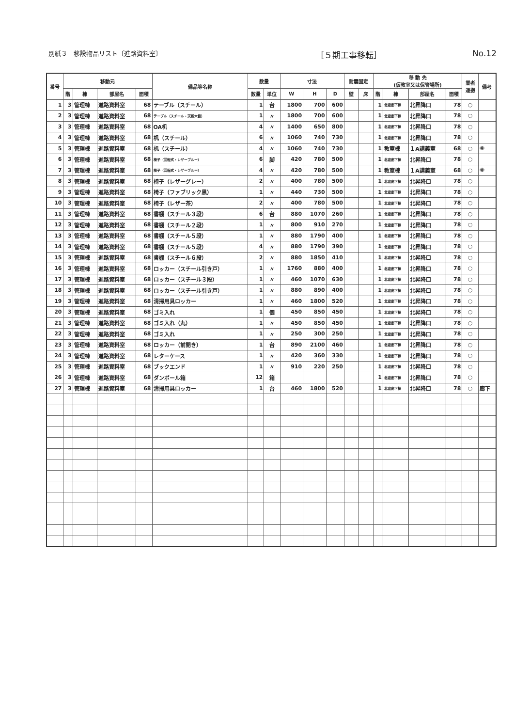別紙３　移設物品リスト〔進路資料室〕 ［５期工事移転］ No.12
| 番号 | 移動元 | | | | 備品等名称 | 数量 | | 寸法 | | | 耐震固定 | | 移 動 先 (仮教室又は保管場所) | | | | 業者 運搬 | 備考 |
| --- | --- | --- | --- | --- | --- | --- | --- | --- | --- | --- | --- | --- | --- | --- | --- | --- | --- | --- |
| | 階 | 棟 | 部屋名 | 面積 | | 数量 | 単位 | W | H | D | 壁 | 床 | 階 | 棟 | 部屋名 | 面積 | | |
| 1 | 3 | 管理棟 | 進路資料室 | 68 | テーブル（スチール） | 1 | 台 | 1800 | 700 | 600 | | | 1 | 北渡廊下棟 | 北昇降口 | 78 | ○ | |
| 2 | 3 | 管理棟 | 進路資料室 | 68 | テーブル（スチール・天板木目） | 1 | 〃 | 1800 | 700 | 600 | | | 1 | 北渡廊下棟 | 北昇降口 | 78 | ○ | |
| 3 | 3 | 管理棟 | 進路資料室 | 68 | OA机 | 4 | 〃 | 1400 | 650 | 800 | | | 1 | 北渡廊下棟 | 北昇降口 | 78 | ○ | |
| 4 | 3 | 管理棟 | 進路資料室 | 68 | 机（スチール） | 6 | 〃 | 1060 | 740 | 730 | | | 1 | 北渡廊下棟 | 北昇降口 | 78 | ○ | |
| 5 | 3 | 管理棟 | 進路資料室 | 68 | 机（スチール） | 4 | 〃 | 1060 | 740 | 730 | | | 1 | 教室棟 | １A講義室 | 68 | ○ | ※ |
| 6 | 3 | 管理棟 | 進路資料室 | 68 | 椅子（回転式・レザーブルー） | 6 | 脚 | 420 | 780 | 500 | | | 1 | 北渡廊下棟 | 北昇降口 | 78 | ○ | |
| 7 | 3 | 管理棟 | 進路資料室 | 68 | 椅子（回転式・レザーブルー） | 4 | 〃 | 420 | 780 | 500 | | | 1 | 教室棟 | １A講義室 | 68 | ○ | ※ |
| 8 | 3 | 管理棟 | 進路資料室 | 68 | 椅子（レザーグレー） | 2 | 〃 | 400 | 780 | 500 | | | 1 | 北渡廊下棟 | 北昇降口 | 78 | ○ | |
| 9 | 3 | 管理棟 | 進路資料室 | 68 | 椅子（ファブリック黒） | 1 | 〃 | 440 | 730 | 500 | | | 1 | 北渡廊下棟 | 北昇降口 | 78 | ○ | |
| 10 | 3 | 管理棟 | 進路資料室 | 68 | 椅子（レザー茶） | 2 | 〃 | 400 | 780 | 500 | | | 1 | 北渡廊下棟 | 北昇降口 | 78 | ○ | |
| 11 | 3 | 管理棟 | 進路資料室 | 68 | 書棚（スチール３段） | 6 | 台 | 880 | 1070 | 260 | | | 1 | 北渡廊下棟 | 北昇降口 | 78 | ○ | |
| 12 | 3 | 管理棟 | 進路資料室 | 68 | 書棚（スチール２段） | 1 | 〃 | 800 | 910 | 270 | | | 1 | 北渡廊下棟 | 北昇降口 | 78 | ○ | |
| 13 | 3 | 管理棟 | 進路資料室 | 68 | 書棚（スチール５段） | 1 | 〃 | 880 | 1790 | 400 | | | 1 | 北渡廊下棟 | 北昇降口 | 78 | ○ | |
| 14 | 3 | 管理棟 | 進路資料室 | 68 | 書棚（スチール５段） | 4 | 〃 | 880 | 1790 | 390 | | | 1 | 北渡廊下棟 | 北昇降口 | 78 | ○ | |
| 15 | 3 | 管理棟 | 進路資料室 | 68 | 書棚（スチール６段） | 2 | 〃 | 880 | 1850 | 410 | | | 1 | 北渡廊下棟 | 北昇降口 | 78 | ○ | |
| 16 | 3 | 管理棟 | 進路資料室 | 68 | ロッカー（スチール引き戸） | 1 | 〃 | 1760 | 880 | 400 | | | 1 | 北渡廊下棟 | 北昇降口 | 78 | ○ | |
| 17 | 3 | 管理棟 | 進路資料室 | 68 | ロッカー（スチール３段） | 1 | 〃 | 460 | 1070 | 630 | | | 1 | 北渡廊下棟 | 北昇降口 | 78 | ○ | |
| 18 | 3 | 管理棟 | 進路資料室 | 68 | ロッカー（スチール引き戸） | 1 | 〃 | 880 | 890 | 400 | | | 1 | 北渡廊下棟 | 北昇降口 | 78 | ○ | |
| 19 | 3 | 管理棟 | 進路資料室 | 68 | 清掃用具ロッカー | 1 | 〃 | 460 | 1800 | 520 | | | 1 | 北渡廊下棟 | 北昇降口 | 78 | ○ | |
| 20 | 3 | 管理棟 | 進路資料室 | 68 | ゴミ入れ | 1 | 個 | 450 | 850 | 450 | | | 1 | 北渡廊下棟 | 北昇降口 | 78 | ○ | |
| 21 | 3 | 管理棟 | 進路資料室 | 68 | ゴミ入れ（丸） | 1 | 〃 | 450 | 850 | 450 | | | 1 | 北渡廊下棟 | 北昇降口 | 78 | ○ | |
| 22 | 3 | 管理棟 | 進路資料室 | 68 | ゴミ入れ | 1 | 〃 | 250 | 300 | 250 | | | 1 | 北渡廊下棟 | 北昇降口 | 78 | ○ | |
| 23 | 3 | 管理棟 | 進路資料室 | 68 | ロッカー（前開き） | 1 | 台 | 890 | 2100 | 460 | | | 1 | 北渡廊下棟 | 北昇降口 | 78 | ○ | |
| 24 | 3 | 管理棟 | 進路資料室 | 68 | レターケース | 1 | 〃 | 420 | 360 | 330 | | | 1 | 北渡廊下棟 | 北昇降口 | 78 | ○ | |
| 25 | 3 | 管理棟 | 進路資料室 | 68 | ブックエンド | 1 | 〃 | 910 | 220 | 250 | | | 1 | 北渡廊下棟 | 北昇降口 | 78 | ○ | |
| 26 | 3 | 管理棟 | 進路資料室 | 68 | ダンボール箱 | 12 | 箱 | | | | | | 1 | 北渡廊下棟 | 北昇降口 | 78 | ○ | |
| 27 | 3 | 管理棟 | 進路資料室 | 68 | 清掃用具ロッカー | 1 | 台 | 460 | 1800 | 520 | | | 1 | 北渡廊下棟 | 北昇降口 | 78 | ○ | 廊下 |